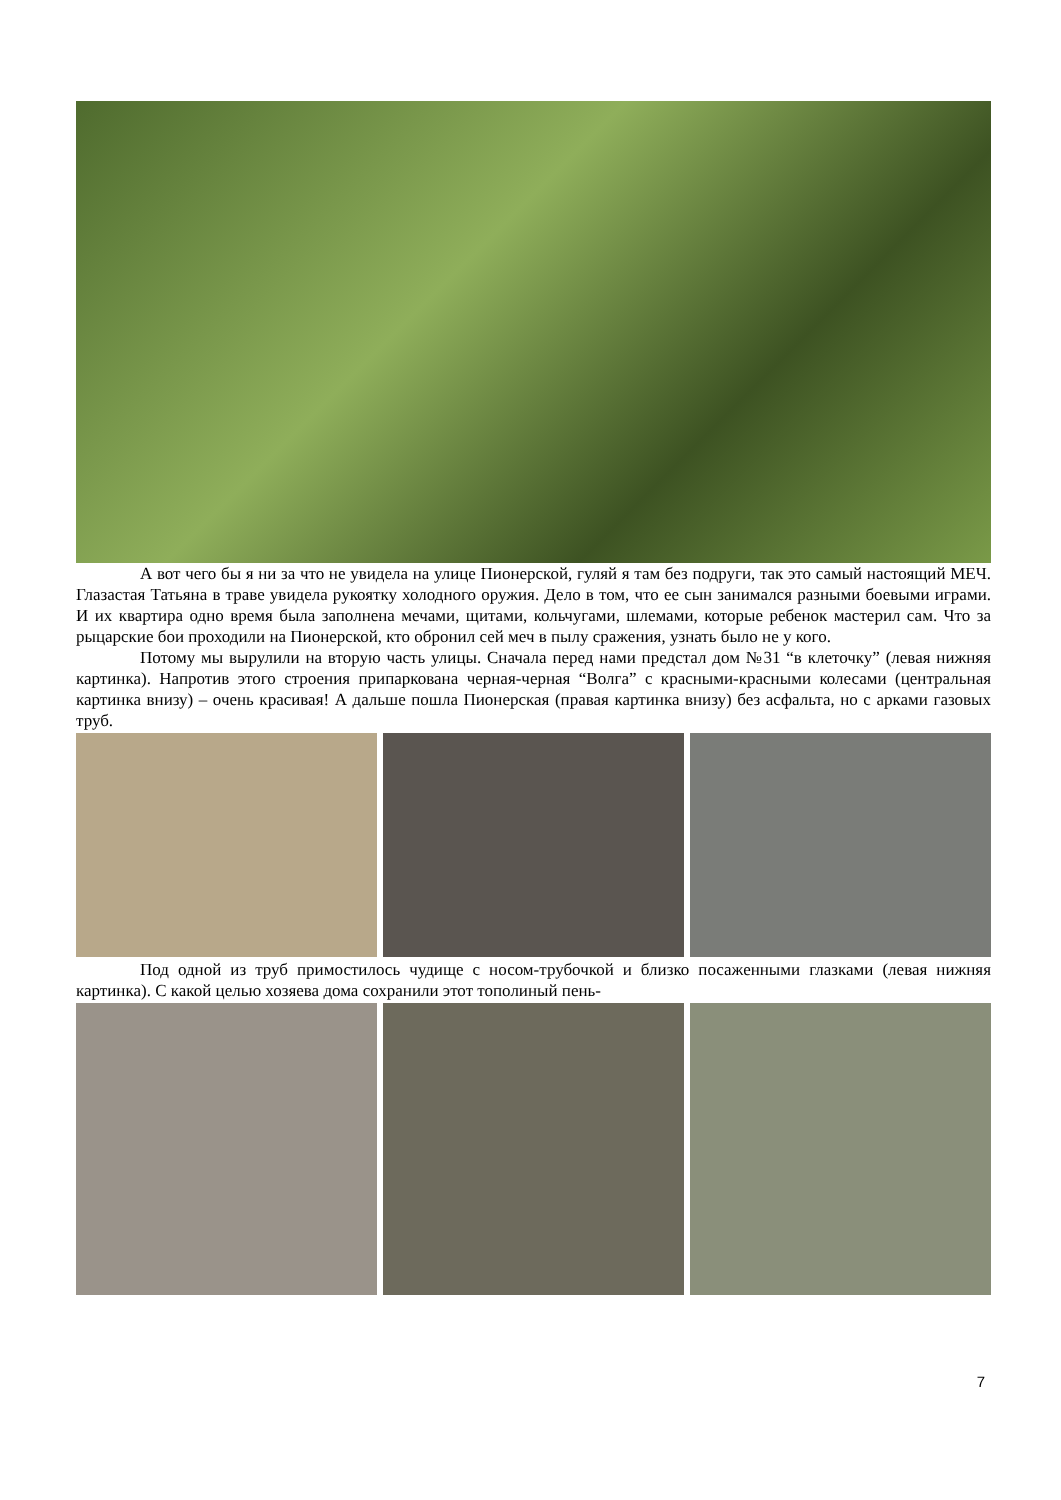А вот чего бы я ни за что не увидела на улице Пионерской, гуляй я там без подруги, так это самый настоящий МЕЧ. Глазастая Татьяна в траве увидела рукоятку холодного оружия. Дело в том, что ее сын занимался разными боевыми играми. И их квартира одно время была заполнена мечами, щитами, кольчугами, шлемами, которые ребенок мастерил сам. Что за рыцарские бои проходили на Пионерской, кто обронил сей меч в пылу сражения, узнать было не у кого.
Потому мы вырулили на вторую часть улицы. Сначала перед нами предстал дом №31 “в клеточку” (левая нижняя картинка). Напротив этого строения припаркована черная-черная “Волга” с красными-красными колесами (центральная картинка внизу) – очень красивая! А дальше пошла Пионерская (правая картинка внизу) без асфальта, но с арками газовых труб.
Под одной из труб примостилось чудище с носом-трубочкой и близко посаженными глазками (левая нижняя картинка). С какой целью хозяева дома сохранили этот тополиный пень-
7